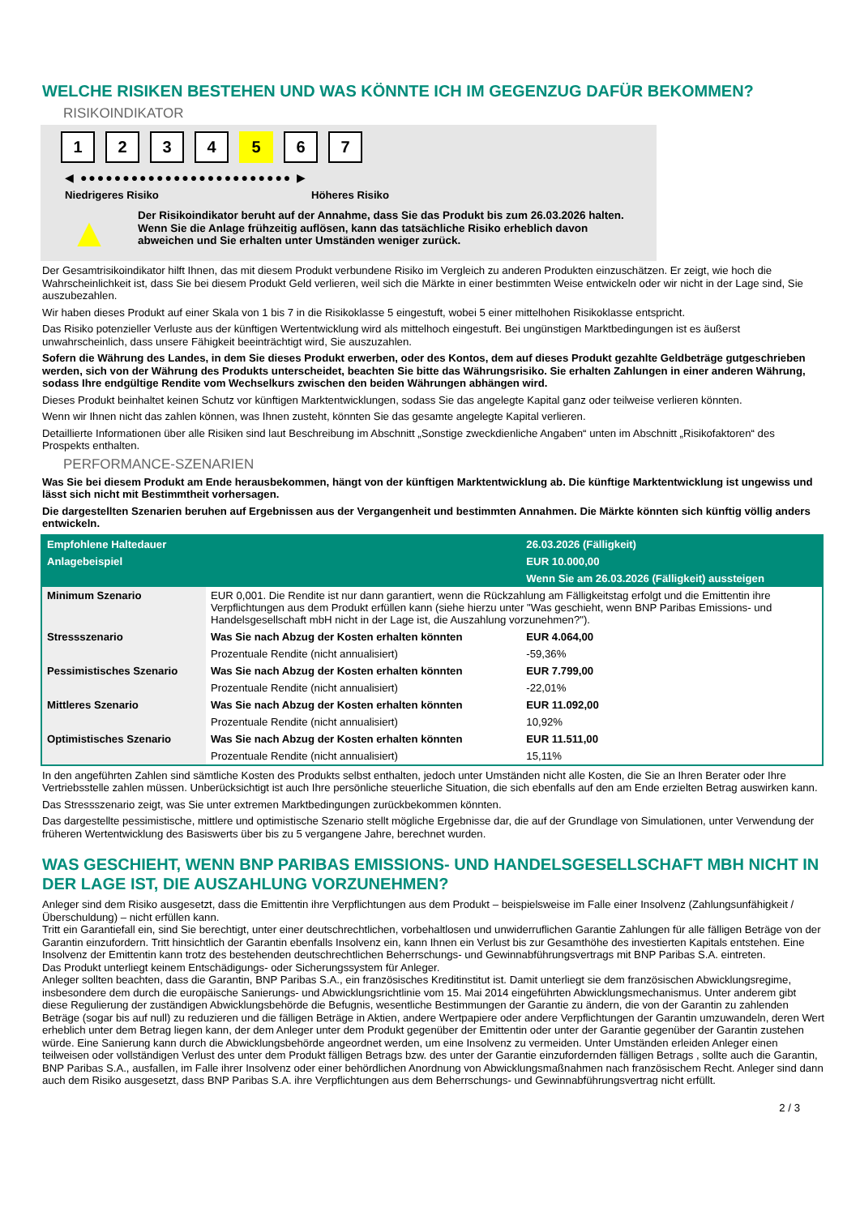WELCHE RISIKEN BESTEHEN UND WAS KÖNNTE ICH IM GEGENZUG DAFÜR BEKOMMEN?
RISIKOINDIKATOR
1 2 3 4 5 6 7
◀ ●●●●●●●●●●●●●●●●●●●●●●●●● ▶
Niedrigeres Risiko Höheres Risiko
▲
Der Risikoindikator beruht auf der Annahme, dass Sie das Produkt bis zum 26.03.2026 halten.
Wenn Sie die Anlage frühzeitig auflösen, kann das tatsächliche Risiko erheblich davon abweichen und Sie erhalten unter Umständen weniger zurück.
Der Gesamtrisikoindikator hilft Ihnen, das mit diesem Produkt verbundene Risiko im Vergleich zu anderen Produkten einzuschätzen. Er zeigt, wie hoch die Wahrscheinlichkeit ist, dass Sie bei diesem Produkt Geld verlieren, weil sich die Märkte in einer bestimmten Weise entwickeln oder wir nicht in der Lage sind, Sie auszubezahlen.
Wir haben dieses Produkt auf einer Skala von 1 bis 7 in die Risikoklasse 5 eingestuft, wobei 5 einer mittelhohen Risikoklasse entspricht.
Das Risiko potenzieller Verluste aus der künftigen Wertentwicklung wird als mittelhoch eingestuft. Bei ungünstigen Marktbedingungen ist es äußerst unwahrscheinlich, dass unsere Fähigkeit beeinträchtigt wird, Sie auszuzahlen.
Sofern die Währung des Landes, in dem Sie dieses Produkt erwerben, oder des Kontos, dem auf dieses Produkt gezahlte Geldbeträge gutgeschrieben werden, sich von der Währung des Produkts unterscheidet, beachten Sie bitte das Währungsrisiko. Sie erhalten Zahlungen in einer anderen Währung, sodass Ihre endgültige Rendite vom Wechselkurs zwischen den beiden Währungen abhängen wird.
Dieses Produkt beinhaltet keinen Schutz vor künftigen Marktentwicklungen, sodass Sie das angelegte Kapital ganz oder teilweise verlieren könnten.
Wenn wir Ihnen nicht das zahlen können, was Ihnen zusteht, könnten Sie das gesamte angelegte Kapital verlieren.
Detaillierte Informationen über alle Risiken sind laut Beschreibung im Abschnitt „Sonstige zweckdienliche Angaben“ unten im Abschnitt „Risikofaktoren“ des Prospekts enthalten.
PERFORMANCE-SZENARIEN
Was Sie bei diesem Produkt am Ende herausbekommen, hängt von der künftigen Marktentwicklung ab. Die künftige Marktentwicklung ist ungewiss und lässt sich nicht mit Bestimmtheit vorhersagen.
Die dargestellten Szenarien beruhen auf Ergebnissen aus der Vergangenheit und bestimmten Annahmen. Die Märkte könnten sich künftig völlig anders entwickeln.
| Empfohlene Haltedauer | | 26.03.2026 (Fälligkeit) |
| Anlagebeispiel | | EUR 10.000,00 |
| | | Wenn Sie am 26.03.2026 (Fälligkeit) aussteigen |
| Minimum Szenario | EUR 0,001. Die Rendite ist nur dann garantiert, wenn die Rückzahlung am Fälligkeitstag erfolgt und die Emittentin ihre Verpflichtungen aus dem Produkt erfüllen kann (siehe hierzu unter "Was geschieht, wenn BNP Paribas Emissions- und Handelsgesellschaft mbH nicht in der Lage ist, die Auszahlung vorzunehmen?"). | |
| Stressszenario | Was Sie nach Abzug der Kosten erhalten könnten | EUR 4.064,00 |
| | Prozentuale Rendite (nicht annualisiert) | -59,36% |
| Pessimistisches Szenario | Was Sie nach Abzug der Kosten erhalten könnten | EUR 7.799,00 |
| | Prozentuale Rendite (nicht annualisiert) | -22,01% |
| Mittleres Szenario | Was Sie nach Abzug der Kosten erhalten könnten | EUR 11.092,00 |
| | Prozentuale Rendite (nicht annualisiert) | 10,92% |
| Optimistisches Szenario | Was Sie nach Abzug der Kosten erhalten könnten | EUR 11.511,00 |
| | Prozentuale Rendite (nicht annualisiert) | 15,11% |
In den angeführten Zahlen sind sämtliche Kosten des Produkts selbst enthalten, jedoch unter Umständen nicht alle Kosten, die Sie an Ihren Berater oder Ihre Vertriebsstelle zahlen müssen. Unberücksichtigt ist auch Ihre persönliche steuerliche Situation, die sich ebenfalls auf den am Ende erzielten Betrag auswirken kann.
Das Stressszenario zeigt, was Sie unter extremen Marktbedingungen zurückbekommen könnten.
Das dargestellte pessimistische, mittlere und optimistische Szenario stellt mögliche Ergebnisse dar, die auf der Grundlage von Simulationen, unter Verwendung der früheren Wertentwicklung des Basiswerts über bis zu 5 vergangene Jahre, berechnet wurden.
WAS GESCHIEHT, WENN BNP PARIBAS EMISSIONS- UND HANDELSGESELLSCHAFT MBH NICHT IN DER LAGE IST, DIE AUSZAHLUNG VORZUNEHMEN?
Anleger sind dem Risiko ausgesetzt, dass die Emittentin ihre Verpflichtungen aus dem Produkt – beispielsweise im Falle einer Insolvenz (Zahlungsunfähigkeit / Überschuldung) – nicht erfüllen kann.
Tritt ein Garantiefall ein, sind Sie berechtigt, unter einer deutschrechtlichen, vorbehaltlosen und unwiderruflichen Garantie Zahlungen für alle fälligen Beträge von der Garantin einzufordern. Tritt hinsichtlich der Garantin ebenfalls Insolvenz ein, kann Ihnen ein Verlust bis zur Gesamthöhe des investierten Kapitals entstehen. Eine Insolvenz der Emittentin kann trotz des bestehenden deutschrechtlichen Beherrschungs- und Gewinnabführungsvertrags mit BNP Paribas S.A. eintreten.
Das Produkt unterliegt keinem Entschädigungs- oder Sicherungssystem für Anleger.
Anleger sollten beachten, dass die Garantin, BNP Paribas S.A., ein französisches Kreditinstitut ist. Damit unterliegt sie dem französischen Abwicklungsregime, insbesondere dem durch die europäische Sanierungs- und Abwicklungsrichtlinie vom 15. Mai 2014 eingeführten Abwicklungsmechanismus. Unter anderem gibt diese Regulierung der zuständigen Abwicklungsbehörde die Befugnis, wesentliche Bestimmungen der Garantie zu ändern, die von der Garantin zu zahlenden Beträge (sogar bis auf null) zu reduzieren und die fälligen Beträge in Aktien, andere Wertpapiere oder andere Verpflichtungen der Garantin umzuwandeln, deren Wert erheblich unter dem Betrag liegen kann, der dem Anleger unter dem Produkt gegenüber der Emittentin oder unter der Garantie gegenüber der Garantin zustehen würde. Eine Sanierung kann durch die Abwicklungsbehörde angeordnet werden, um eine Insolvenz zu vermeiden. Unter Umständen erleiden Anleger einen teilweisen oder vollständigen Verlust des unter dem Produkt fälligen Betrags bzw. des unter der Garantie einzufordernden fälligen Betrags , sollte auch die Garantin, BNP Paribas S.A., ausfallen, im Falle ihrer Insolvenz oder einer behördlichen Anordnung von Abwicklungsmaßnahmen nach französischem Recht. Anleger sind dann auch dem Risiko ausgesetzt, dass BNP Paribas S.A. ihre Verpflichtungen aus dem Beherrschungs- und Gewinnabführungsvertrag nicht erfüllt.
2 / 3